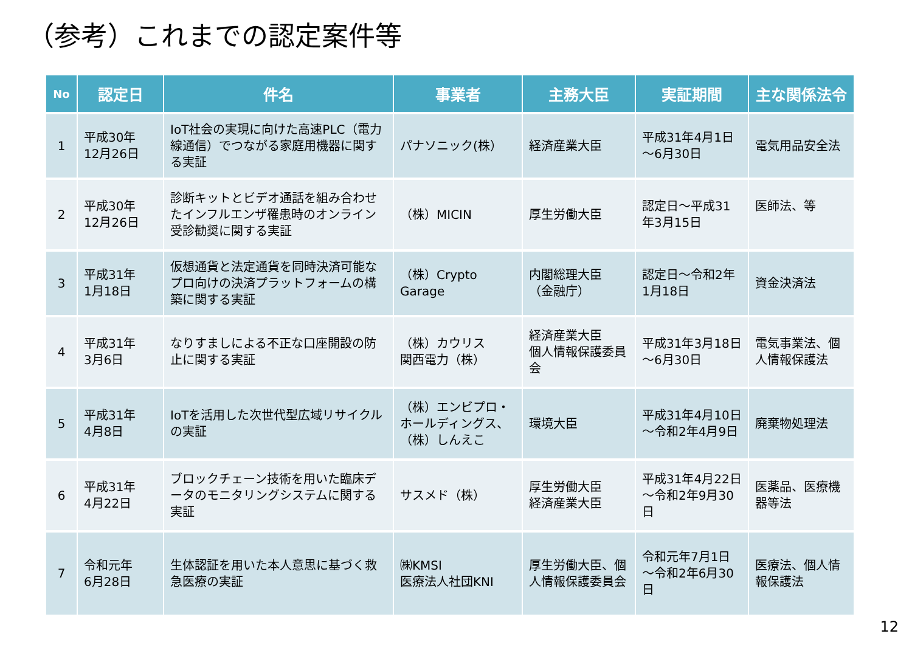（参考）これまでの認定案件等
| No | 認定日 | 件名 | 事業者 | 主務大臣 | 実証期間 | 主な関係法令 |
| --- | --- | --- | --- | --- | --- | --- |
| 1 | 平成30年 12月26日 | IoT社会の実現に向けた高速PLC（電力線通信）でつながる家庭用機器に関する実証 | パナソニック(株） | 経済産業大臣 | 平成31年4月1日～6月30日 | 電気用品安全法 |
| 2 | 平成30年 12月26日 | 診断キットとビデオ通話を組み合わせたインフルエンザ罹患時のオンライン受診勧奨に関する実証 | （株）MICIN | 厚生労働大臣 | 認定日～平成31年3月15日 | 医師法、等 |
| 3 | 平成31年 1月18日 | 仮想通貨と法定通貨を同時決済可能なプロ向けの決済プラットフォームの構築に関する実証 | （株）Crypto Garage | 内閣総理大臣 （金融庁） | 認定日～令和2年1月18日 | 資金決済法 |
| 4 | 平成31年 3月6日 | なりすましによる不正な口座開設の防止に関する実証 | （株）カウリス 関西電力（株） | 経済産業大臣 個人情報保護委員会 | 平成31年3月18日～6月30日 | 電気事業法、個人情報保護法 |
| 5 | 平成31年 4月8日 | IoTを活用した次世代型広域リサイクルの実証 | （株）エンビプロ・ホールディングス、（株）しんえこ | 環境大臣 | 平成31年4月10日～令和2年4月9日 | 廃棄物処理法 |
| 6 | 平成31年 4月22日 | ブロックチェーン技術を用いた臨床データのモニタリングシステムに関する実証 | サスメド（株） | 厚生労働大臣 経済産業大臣 | 平成31年4月22日～令和2年9月30日 | 医薬品、医療機器等法 |
| 7 | 令和元年 6月28日 | 生体認証を用いた本人意思に基づく救急医療の実証 | ㈱KMSI 医療法人社団KNI | 厚生労働大臣、個人情報保護委員会 | 令和元年7月1日～令和2年6月30日 | 医療法、個人情報保護法 |
12